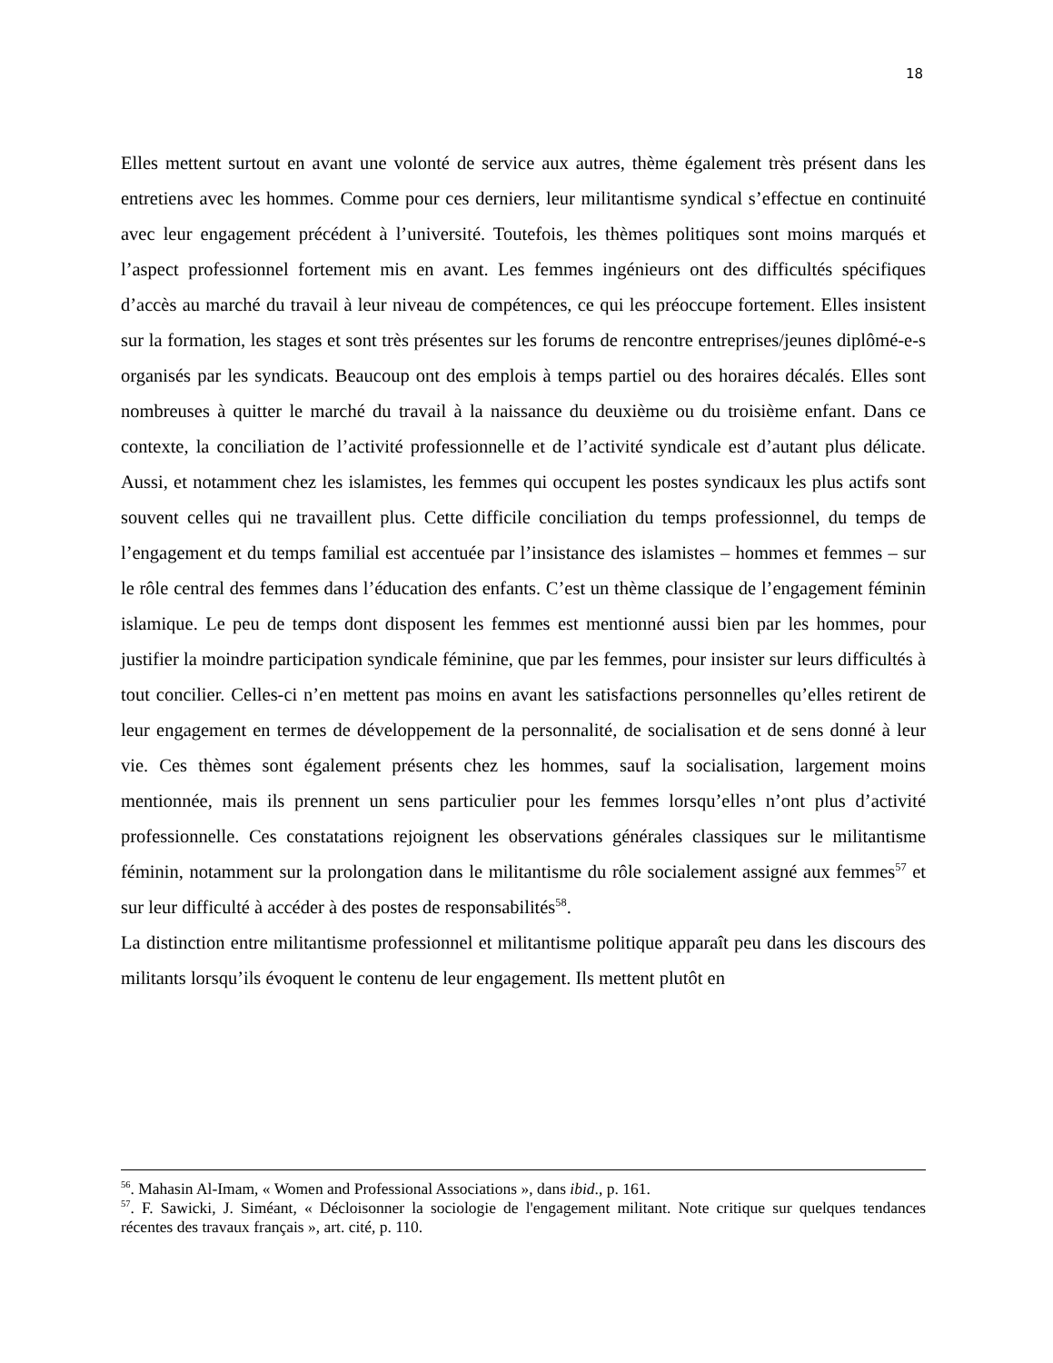18
Elles mettent surtout en avant une volonté de service aux autres, thème également très présent dans les entretiens avec les hommes. Comme pour ces derniers, leur militantisme syndical s’effectue en continuité avec leur engagement précédent à l’université. Toutefois, les thèmes politiques sont moins marqués et l’aspect professionnel fortement mis en avant. Les femmes ingénieurs ont des difficultés spécifiques d’accès au marché du travail à leur niveau de compétences, ce qui les préoccupe fortement. Elles insistent sur la formation, les stages et sont très présentes sur les forums de rencontre entreprises/jeunes diplômé-e-s organisés par les syndicats. Beaucoup ont des emplois à temps partiel ou des horaires décalés. Elles sont nombreuses à quitter le marché du travail à la naissance du deuxième ou du troisième enfant. Dans ce contexte, la conciliation de l’activité professionnelle et de l’activité syndicale est d’autant plus délicate. Aussi, et notamment chez les islamistes, les femmes qui occupent les postes syndicaux les plus actifs sont souvent celles qui ne travaillent plus. Cette difficile conciliation du temps professionnel, du temps de l’engagement et du temps familial est accentuée par l’insistance des islamistes – hommes et femmes – sur le rôle central des femmes dans l’éducation des enfants. C’est un thème classique de l’engagement féminin islamique. Le peu de temps dont disposent les femmes est mentionné aussi bien par les hommes, pour justifier la moindre participation syndicale féminine, que par les femmes, pour insister sur leurs difficultés à tout concilier. Celles-ci n’en mettent pas moins en avant les satisfactions personnelles qu’elles retirent de leur engagement en termes de développement de la personnalité, de socialisation et de sens donné à leur vie. Ces thèmes sont également présents chez les hommes, sauf la socialisation, largement moins mentionnée, mais ils prennent un sens particulier pour les femmes lorsqu’elles n’ont plus d’activité professionnelle. Ces constatations rejoignent les observations générales classiques sur le militantisme féminin, notamment sur la prolongation dans le militantisme du rôle socialement assigné aux femmes<sup>57</sup> et sur leur difficulté à accéder à des postes de responsabilités<sup>58</sup>.
La distinction entre militantisme professionnel et militantisme politique apparaît peu dans les discours des militants lorsqu’ils évoquent le contenu de leur engagement. Ils mettent plutôt en
<sup>56</sup>. Mahasin Al-Imam, « Women and Professional Associations », dans ibid., p. 161.
<sup>57</sup>. F. Sawicki, J. Siméant, « Décloisonner la sociologie de l'engagement militant. Note critique sur quelques tendances récentes des travaux français », art. cité, p. 110.